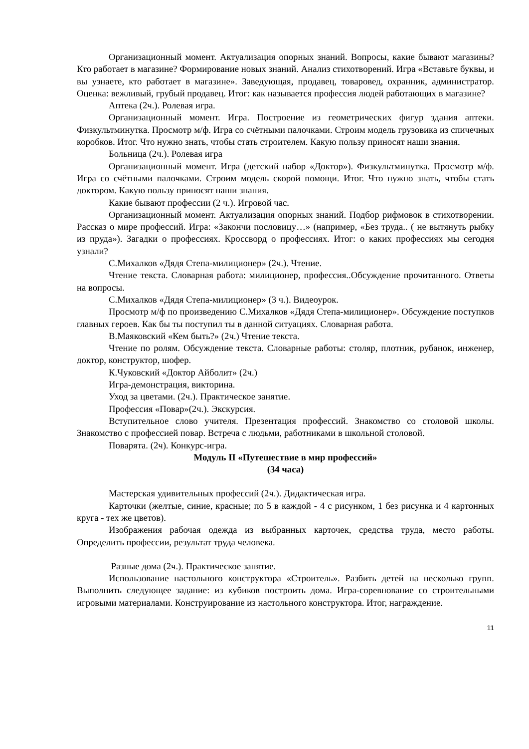Организационный момент. Актуализация опорных знаний. Вопросы, какие бывают магазины? Кто работает в магазине? Формирование новых знаний. Анализ стихотворений. Игра «Вставьте буквы, и вы узнаете, кто работает в магазине». Заведующая, продавец, товаровед, охранник, администратор. Оценка: вежливый, грубый продавец. Итог: как называется профессия людей работающих в магазине?
Аптека (2ч.). Ролевая игра.
Организационный момент. Игра. Построение из геометрических фигур здания аптеки. Физкультминутка. Просмотр м/ф. Игра со счётными палочками. Строим модель грузовика из спичечных коробков. Итог. Что нужно знать, чтобы стать строителем. Какую пользу приносят наши знания.
Больница (2ч.). Ролевая игра
Организационный момент. Игра (детский набор «Доктор»). Физкультминутка. Просмотр м/ф. Игра со счётными палочками. Строим модель скорой помощи. Итог. Что нужно знать, чтобы стать доктором. Какую пользу приносят наши знания.
Какие бывают профессии (2 ч.). Игровой час.
Организационный момент. Актуализация опорных знаний. Подбор рифмовок в стихотворении. Рассказ о мире профессий. Игра: «Закончи пословицу…» (например, «Без труда.. ( не вытянуть рыбку из пруда»). Загадки о профессиях. Кроссворд о профессиях. Итог: о каких профессиях мы сегодня узнали?
С.Михалков «Дядя Степа-милиционер» (2ч.). Чтение.
Чтение текста. Словарная работа: милиционер, профессия..Обсуждение прочитанного. Ответы на вопросы.
С.Михалков «Дядя Степа-милиционер» (3 ч.). Видеоурок.
Просмотр м/ф по произведению С.Михалков «Дядя Степа-милиционер». Обсуждение поступков главных героев. Как бы ты поступил ты в данной ситуациях. Словарная работа.
В.Маяковский «Кем быть?» (2ч.) Чтение текста.
Чтение по ролям. Обсуждение текста. Словарные работы: столяр, плотник, рубанок, инженер, доктор, конструктор, шофер.
К.Чуковский «Доктор Айболит» (2ч.)
Игра-демонстрация, викторина.
Уход за цветами. (2ч.). Практическое занятие.
Профессия «Повар»(2ч.). Экскурсия.
Вступительное слово учителя. Презентация профессий. Знакомство со столовой школы. Знакомство с профессией повар. Встреча с людьми, работниками в школьной столовой.
Поварята. (2ч). Конкурс-игра.
Модуль II «Путешествие в мир профессий»
(34 часа)
Мастерская удивительных профессий (2ч.). Дидактическая игра.
Карточки (желтые, синие, красные; по 5 в каждой - 4 с рисунком, 1 без рисунка и 4 картонных круга - тех же цветов).
Изображения рабочая одежда из выбранных карточек, средства труда, место работы. Определить профессии, результат труда человека.
Разные дома (2ч.). Практическое занятие.
Использование настольного конструктора «Строитель». Разбить детей на несколько групп. Выполнить следующее задание: из кубиков построить дома. Игра-соревнование со строительными игровыми материалами. Конструирование из настольного конструктора. Итог, награждение.
11